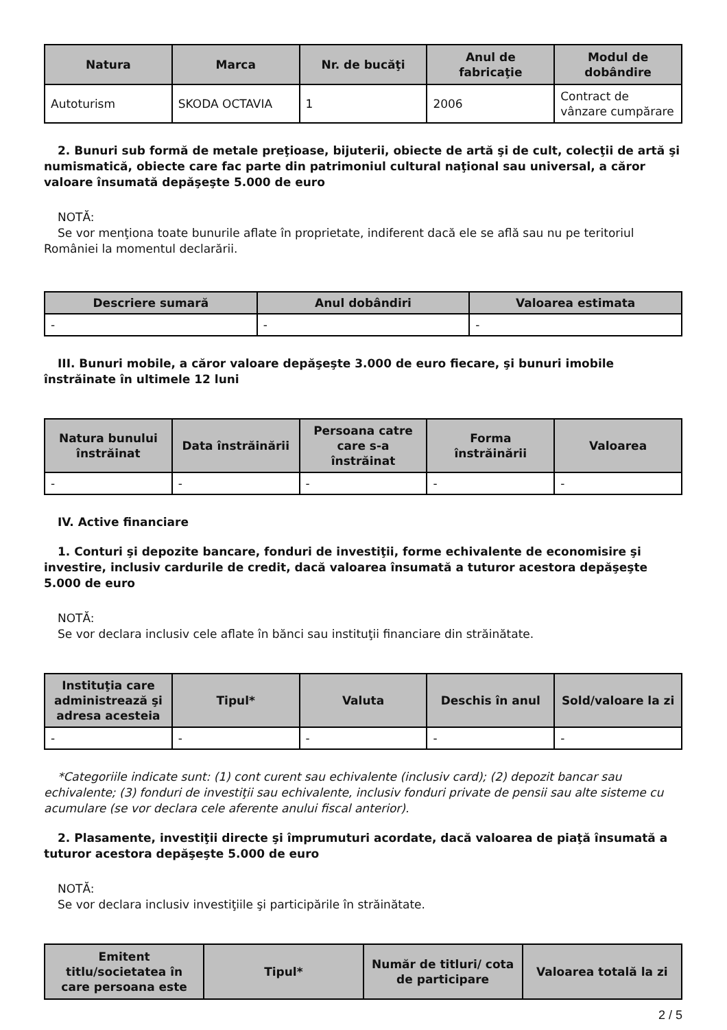| Natura | Marca | Nr. de bucăţi | Anul de fabricaţie | Modul de dobândire |
| --- | --- | --- | --- | --- |
| Autoturism | SKODA OCTAVIA | 1 | 2006 | Contract de vânzare cumpărare |
2. Bunuri sub formă de metale preţioase, bijuterii, obiecte de artă şi de cult, colecţii de artă şi numismatică, obiecte care fac parte din patrimoniul cultural naţional sau universal, a căror valoare însumată depăşeşte 5.000 de euro
NOTĂ:
Se vor menţiona toate bunurile aflate în proprietate, indiferent dacă ele se află sau nu pe teritoriul României la momentul declarării.
| Descriere sumară | Anul dobândiri | Valoarea estimata |
| --- | --- | --- |
| - | - | - |
III. Bunuri mobile, a căror valoare depăşeşte 3.000 de euro fiecare, şi bunuri imobile înstrăinate în ultimele 12 luni
| Natura bunului înstrăinat | Data înstrăinării | Persoana catre care s-a înstrăinat | Forma înstrăinării | Valoarea |
| --- | --- | --- | --- | --- |
| - | - | - | - | - |
IV. Active financiare
1. Conturi şi depozite bancare, fonduri de investiţii, forme echivalente de economisire şi investire, inclusiv cardurile de credit, dacă valoarea însumată a tuturor acestora depăşeşte 5.000 de euro
NOTĂ:
Se vor declara inclusiv cele aflate în bănci sau instituţii financiare din străinătate.
| Instituţia care administrează şi adresa acesteia | Tipul* | Valuta | Deschis în anul | Sold/valoare la zi |
| --- | --- | --- | --- | --- |
| - | - | - | - | - |
*Categoriile indicate sunt: (1) cont curent sau echivalente (inclusiv card); (2) depozit bancar sau echivalente; (3) fonduri de investiţii sau echivalente, inclusiv fonduri private de pensii sau alte sisteme cu acumulare (se vor declara cele aferente anului fiscal anterior).
2. Plasamente, investiţii directe şi împrumuturi acordate, dacă valoarea de piaţă însumată a tuturor acestora depăşeşte 5.000 de euro
NOTĂ:
Se vor declara inclusiv investiţiile şi participările în străinătate.
| Emitent titlu/societatea în care persoana este | Tipul* | Număr de titluri/ cota de participare | Valoarea totală la zi |
| --- | --- | --- | --- |
2 / 5